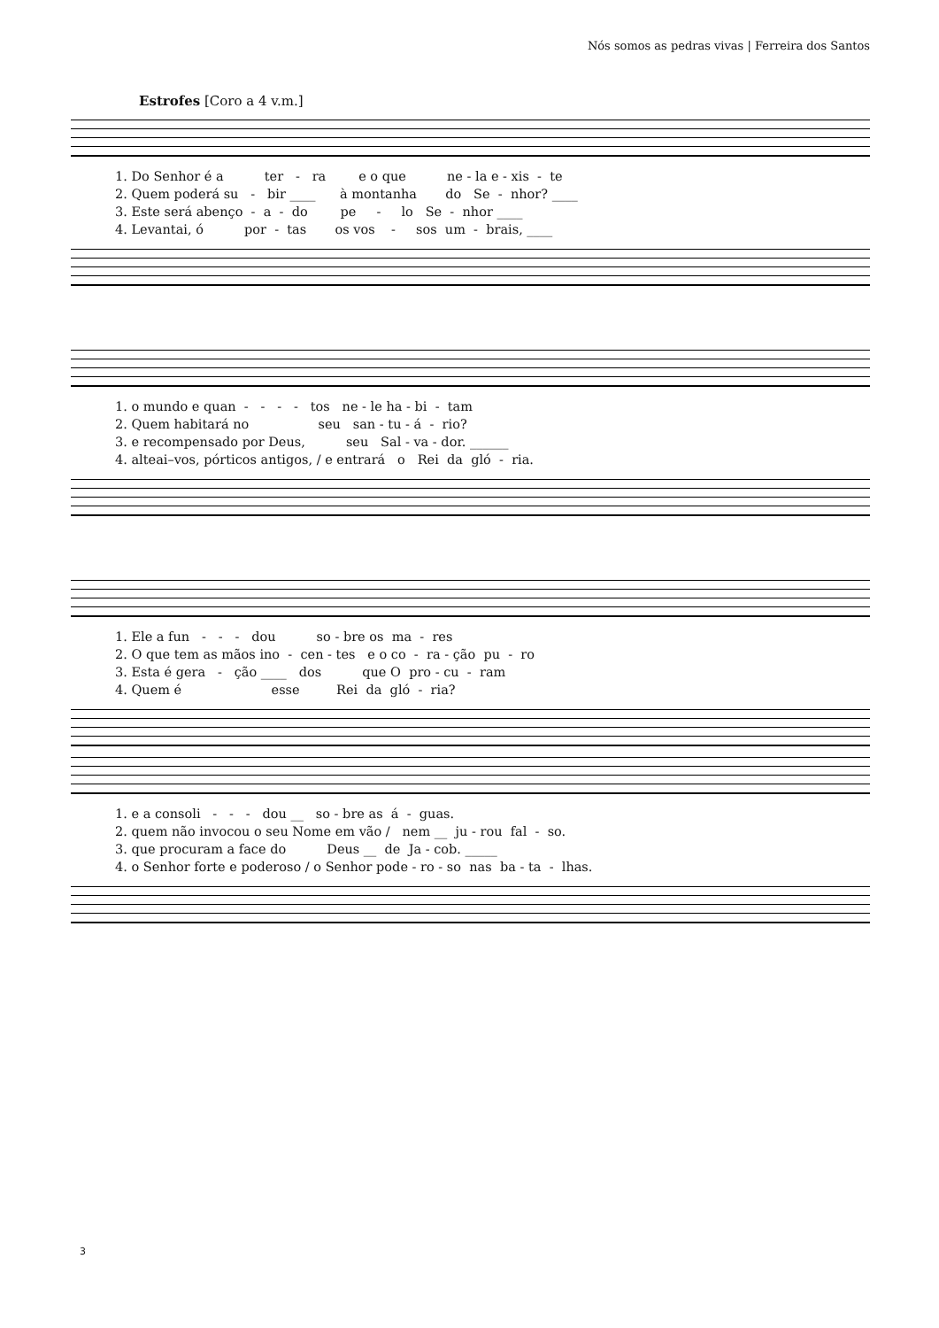Nós somos as pedras vivas | Ferreira dos Santos
Estrofes [Coro a 4 v.m.]
1. Do Senhor é a ter - ra e o que ne - la e - xis - te
2. Quem poderá su - bir ____ à montanha do Se - nhor? ____
3. Este será abenço - a - do pe - lo Se - nhor ____
4. Levantai, ó por - tas os vos - sos um - brais, ____
1. o mundo e quan - - - - tos ne - le ha - bi - tam
2. Quem habitará no seu san - tu - á - rio?
3. e recompensado por Deus, seu Sal - va - dor. ______
4. alteai–vos, pórticos antigos, / e entrará o Rei da gló - ria.
1. Ele a fun - - - dou so - bre os ma - res
2. O que tem as mãos ino - cen - tes e o co - ra - ção pu - ro
3. Esta é gera - ção ____ dos que O pro - cu - ram
4. Quem é esse Rei da gló - ria?
1. e a consoli - - - dou __ so - bre as á - guas.
2. quem não invocou o seu Nome em vão / nem __ ju - rou fal - so.
3. que procuram a face do Deus __ de Ja - cob. _____
4. o Senhor forte e poderoso / o Senhor pode - ro - so nas ba - ta - lhas.
3